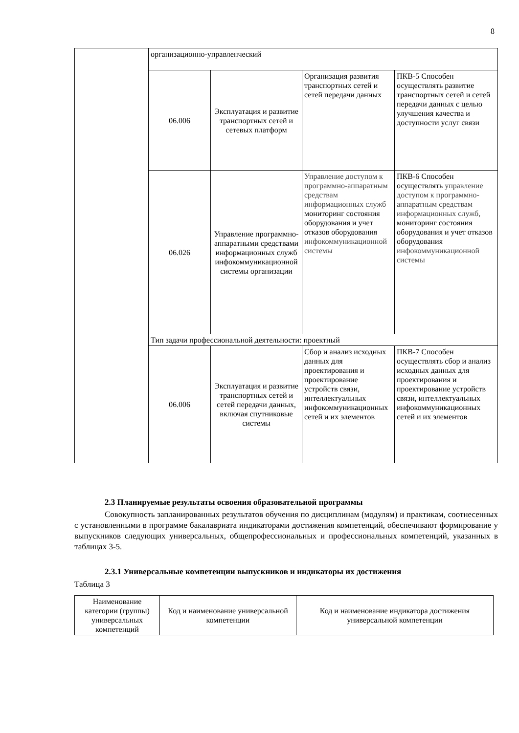8
| | организационно-управленческий | | | |
| | 06.006 | Эксплуатация и развитие транспортных сетей и сетевых платформ | Организация развития транспортных сетей и сетей передачи данных | ПКВ-5 Способен осуществлять развитие транспортных сетей и сетей передачи данных с целью улучшения качества и доступности услуг связи |
| | 06.026 | Управление программно-аппаратными средствами информационных служб инфокоммуникационной системы организации | Управление доступом к программно-аппаратным средствам информационных служб мониторинг состояния оборудования и учет отказов оборудования инфокоммуникационной системы | ПКВ-6 Способен осуществлять управление доступом к программно-аппаратным средствам информационных служб, мониторинг состояния оборудования и учет отказов оборудования инфокоммуникационной системы |
| | Тип задачи профессиональной деятельности: проектный | | | |
| | 06.006 | Эксплуатация и развитие транспортных сетей и сетей передачи данных, включая спутниковые системы | Сбор и анализ исходных данных для проектирования и проектирование устройств связи, интеллектуальных инфокоммуникационных сетей и их элементов | ПКВ-7 Способен осуществлять сбор и анализ исходных данных для проектирования и проектирование устройств связи, интеллектуальных инфокоммуникационных сетей и их элементов |
2.3 Планируемые результаты освоения образовательной программы
Совокупность запланированных результатов обучения по дисциплинам (модулям) и практикам, соотнесенных с установленными в программе бакалавриата индикаторами достижения компетенций, обеспечивают формирование у выпускников следующих универсальных, общепрофессиональных и профессиональных компетенций, указанных в таблицах 3-5.
2.3.1 Универсальные компетенции выпускников и индикаторы их достижения
Таблица 3
| Наименование категории (группы) универсальных компетенций | Код и наименование универсальной компетенции | Код и наименование индикатора достижения универсальной компетенции |
| --- | --- | --- |